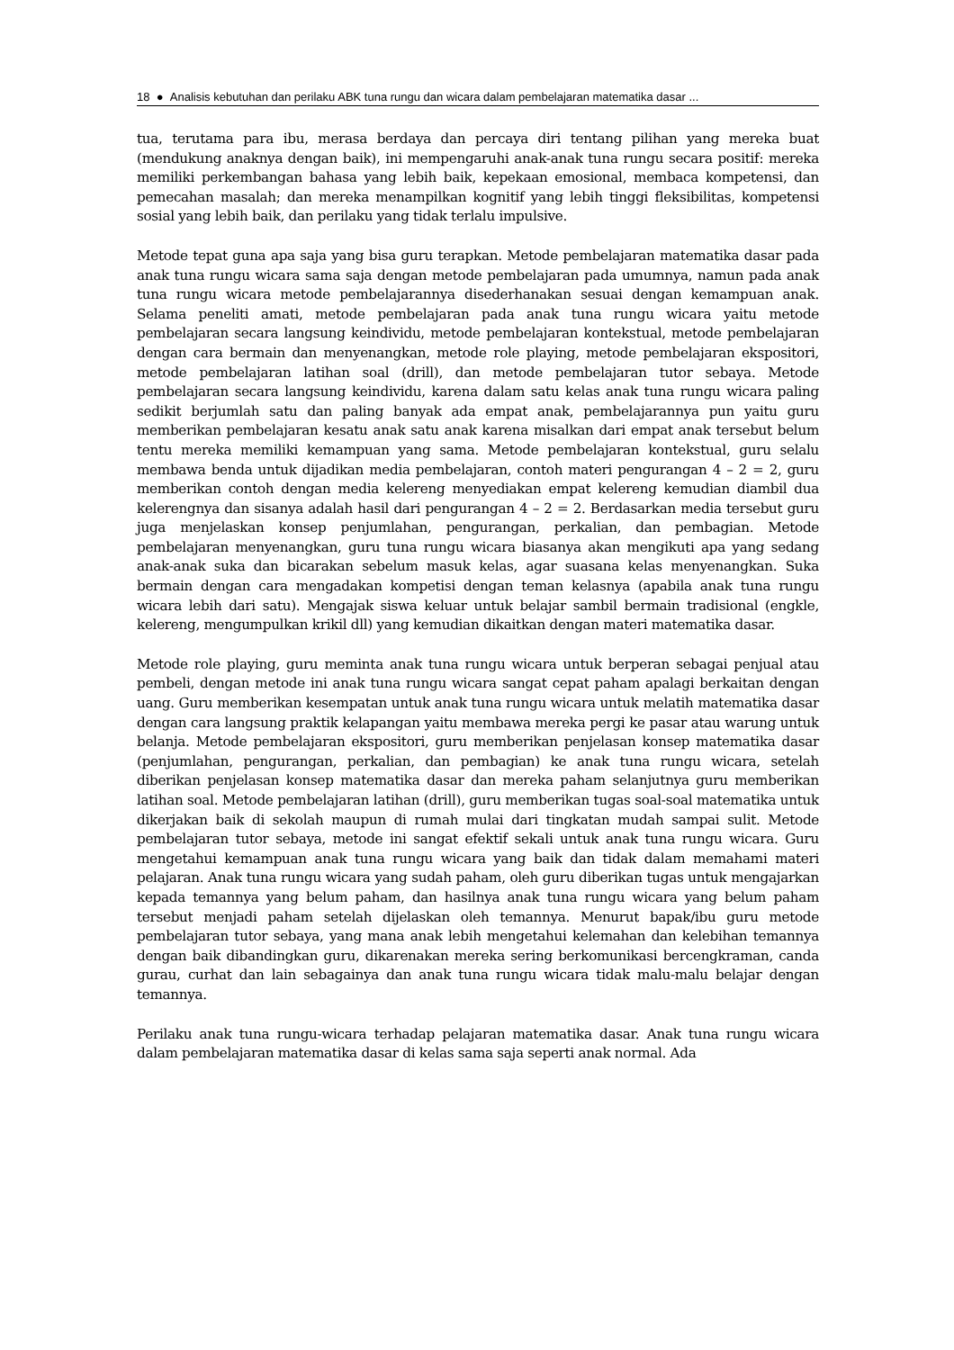18 ● Analisis kebutuhan dan perilaku ABK tuna rungu dan wicara dalam pembelajaran matematika dasar ...
tua, terutama para ibu, merasa berdaya dan percaya diri tentang pilihan yang mereka buat (mendukung anaknya dengan baik), ini mempengaruhi anak-anak tuna rungu secara positif: mereka memiliki perkembangan bahasa yang lebih baik, kepekaan emosional, membaca kompetensi, dan pemecahan masalah; dan mereka menampilkan kognitif yang lebih tinggi fleksibilitas, kompetensi sosial yang lebih baik, dan perilaku yang tidak terlalu impulsive.
Metode tepat guna apa saja yang bisa guru terapkan. Metode pembelajaran matematika dasar pada anak tuna rungu wicara sama saja dengan metode pembelajaran pada umumnya, namun pada anak tuna rungu wicara metode pembelajarannya disederhanakan sesuai dengan kemampuan anak. Selama peneliti amati, metode pembelajaran pada anak tuna rungu wicara yaitu metode pembelajaran secara langsung keindividu, metode pembelajaran kontekstual, metode pembelajaran dengan cara bermain dan menyenangkan, metode role playing, metode pembelajaran ekspositori, metode pembelajaran latihan soal (drill), dan metode pembelajaran tutor sebaya. Metode pembelajaran secara langsung keindividu, karena dalam satu kelas anak tuna rungu wicara paling sedikit berjumlah satu dan paling banyak ada empat anak, pembelajarannya pun yaitu guru memberikan pembelajaran kesatu anak satu anak karena misalkan dari empat anak tersebut belum tentu mereka memiliki kemampuan yang sama. Metode pembelajaran kontekstual, guru selalu membawa benda untuk dijadikan media pembelajaran, contoh materi pengurangan 4 – 2 = 2, guru memberikan contoh dengan media kelereng menyediakan empat kelereng kemudian diambil dua kelerengnya dan sisanya adalah hasil dari pengurangan 4 – 2 = 2. Berdasarkan media tersebut guru juga menjelaskan konsep penjumlahan, pengurangan, perkalian, dan pembagian. Metode pembelajaran menyenangkan, guru tuna rungu wicara biasanya akan mengikuti apa yang sedang anak-anak suka dan bicarakan sebelum masuk kelas, agar suasana kelas menyenangkan. Suka bermain dengan cara mengadakan kompetisi dengan teman kelasnya (apabila anak tuna rungu wicara lebih dari satu). Mengajak siswa keluar untuk belajar sambil bermain tradisional (engkle, kelereng, mengumpulkan krikil dll) yang kemudian dikaitkan dengan materi matematika dasar.
Metode role playing, guru meminta anak tuna rungu wicara untuk berperan sebagai penjual atau pembeli, dengan metode ini anak tuna rungu wicara sangat cepat paham apalagi berkaitan dengan uang. Guru memberikan kesempatan untuk anak tuna rungu wicara untuk melatih matematika dasar dengan cara langsung praktik kelapangan yaitu membawa mereka pergi ke pasar atau warung untuk belanja. Metode pembelajaran ekspositori, guru memberikan penjelasan konsep matematika dasar (penjumlahan, pengurangan, perkalian, dan pembagian) ke anak tuna rungu wicara, setelah diberikan penjelasan konsep matematika dasar dan mereka paham selanjutnya guru memberikan latihan soal. Metode pembelajaran latihan (drill), guru memberikan tugas soal-soal matematika untuk dikerjakan baik di sekolah maupun di rumah mulai dari tingkatan mudah sampai sulit. Metode pembelajaran tutor sebaya, metode ini sangat efektif sekali untuk anak tuna rungu wicara. Guru mengetahui kemampuan anak tuna rungu wicara yang baik dan tidak dalam memahami materi pelajaran. Anak tuna rungu wicara yang sudah paham, oleh guru diberikan tugas untuk mengajarkan kepada temannya yang belum paham, dan hasilnya anak tuna rungu wicara yang belum paham tersebut menjadi paham setelah dijelaskan oleh temannya. Menurut bapak/ibu guru metode pembelajaran tutor sebaya, yang mana anak lebih mengetahui kelemahan dan kelebihan temannya dengan baik dibandingkan guru, dikarenakan mereka sering berkomunikasi bercengkraman, canda gurau, curhat dan lain sebagainya dan anak tuna rungu wicara tidak malu-malu belajar dengan temannya.
Perilaku anak tuna rungu-wicara terhadap pelajaran matematika dasar. Anak tuna rungu wicara dalam pembelajaran matematika dasar di kelas sama saja seperti anak normal. Ada